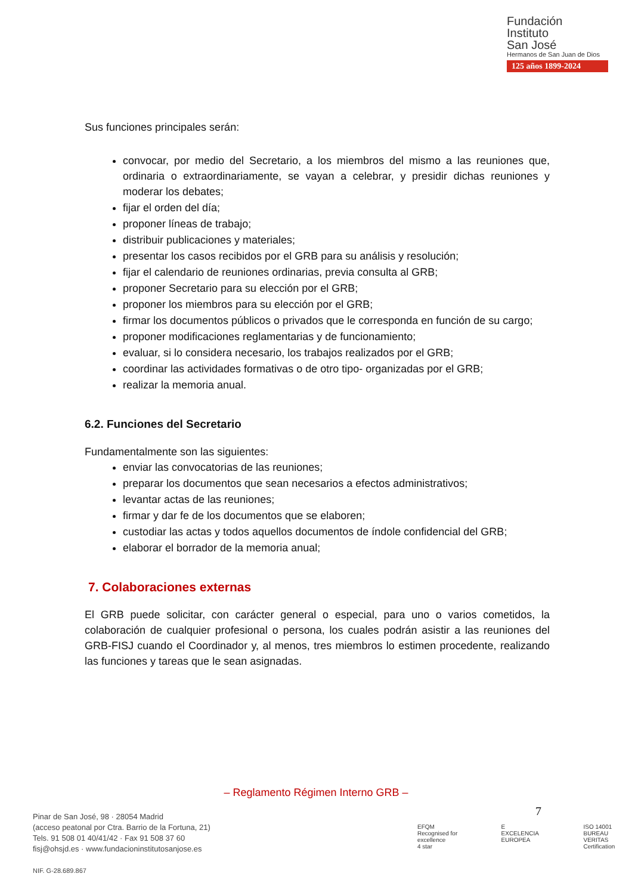Fundación
Instituto
San José
Hermanos de San Juan de Dios
125 años 1899-2024
Sus funciones principales serán:
convocar, por medio del Secretario, a los miembros del mismo a las reuniones que, ordinaria o extraordinariamente, se vayan a celebrar, y presidir dichas reuniones y moderar los debates;
fijar el orden del día;
proponer líneas de trabajo;
distribuir publicaciones y materiales;
presentar los casos recibidos por el GRB para su análisis y resolución;
fijar el calendario de reuniones ordinarias, previa consulta al GRB;
proponer Secretario para su elección por el GRB;
proponer los miembros para su elección por el GRB;
firmar los documentos públicos o privados que le corresponda en función de su cargo;
proponer modificaciones reglamentarias y de funcionamiento;
evaluar, si lo considera necesario, los trabajos realizados por el GRB;
coordinar las actividades formativas o de otro tipo- organizadas por el GRB;
realizar la memoria anual.
6.2. Funciones del Secretario
Fundamentalmente son las siguientes:
enviar las convocatorias de las reuniones;
preparar los documentos que sean necesarios a efectos administrativos;
levantar actas de las reuniones;
firmar y dar fe de los documentos que se elaboren;
custodiar las actas y todos aquellos documentos de índole confidencial del GRB;
elaborar el borrador de la memoria anual;
7. Colaboraciones externas
El GRB puede solicitar, con carácter general o especial, para uno o varios cometidos, la colaboración de cualquier profesional o persona, los cuales podrán asistir a las reuniones del GRB-FISJ cuando el Coordinador y, al menos, tres miembros lo estimen procedente, realizando las funciones y tareas que le sean asignadas.
– Reglamento Régimen Interno GRB –
7
Pinar de San José, 98 · 28054 Madrid
(acceso peatonal por Ctra. Barrio de la Fortuna, 21)
Tels. 91 508 01 40/41/42 · Fax 91 508 37 60
fisj@ohsjd.es · www.fundacioninstitutosanjose.es
NIF. G-28.689.867
EFQM
Recognised for excellence
4 star
E
EXCELENCIA EUROPEA
ISO 14001
BUREAU VERITAS
Certification